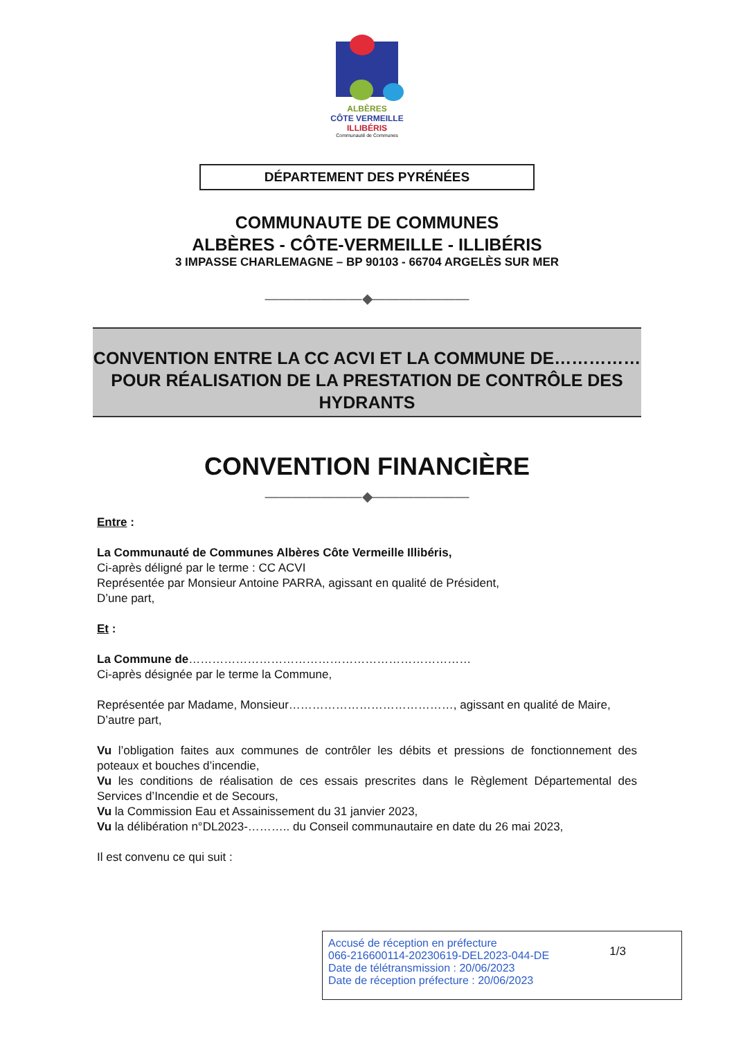ALBÈRES
CÔTE VERMEILLE
ILLIBÉRIS
Communauté de Communes
DÉPARTEMENT DES PYRÉNÉES
COMMUNAUTE DE COMMUNES
ALBÈRES - CÔTE-VERMEILLE - ILLIBÉRIS
3 IMPASSE CHARLEMAGNE – BP 90103 - 66704 ARGELÈS SUR MER
———————◆———————
CONVENTION ENTRE LA CC ACVI ET LA COMMUNE DE……………POUR RÉALISATION DE LA PRESTATION DE CONTRÔLE DES HYDRANTS
CONVENTION FINANCIÈRE
———————◆———————
Entre :
La Communauté de Communes Albères Côte Vermeille Illibéris,
Ci-après déligné par le terme : CC ACVI
Représentée par Monsieur Antoine PARRA, agissant en qualité de Président,
D’une part,
Et :
La Commune de………………………………………………………………
Ci-après désignée par le terme la Commune,
Représentée par Madame, Monsieur……………………………………, agissant en qualité de Maire,
D’autre part,
Vu l’obligation faites aux communes de contrôler les débits et pressions de fonctionnement des poteaux et bouches d’incendie,
Vu les conditions de réalisation de ces essais prescrites dans le Règlement Départemental des Services d’Incendie et de Secours,
Vu la Commission Eau et Assainissement du 31 janvier 2023,
Vu la délibération n°DL2023-……….. du Conseil communautaire en date du 26 mai 2023,
Il est convenu ce qui suit :
Accusé de réception en préfecture
066-216600114-20230619-DEL2023-044-DE
Date de télétransmission : 20/06/2023
Date de réception préfecture : 20/06/2023
1/3